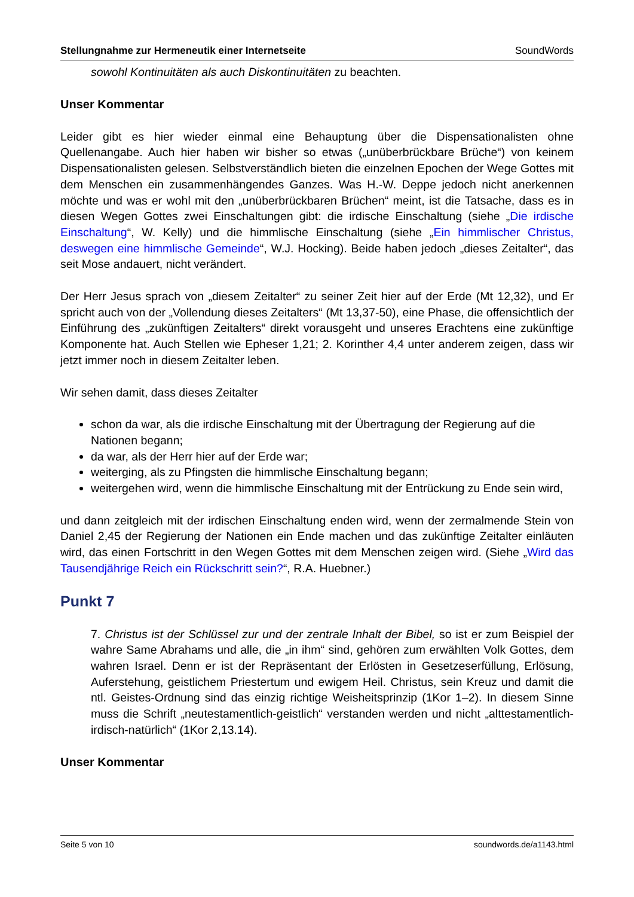Stellungnahme zur Hermeneutik einer Internetseite SoundWords
sowohl Kontinuitäten als auch Diskontinuitäten zu beachten.
Unser Kommentar
Leider gibt es hier wieder einmal eine Behauptung über die Dispensationalisten ohne Quellenangabe. Auch hier haben wir bisher so etwas („unüberbrückbare Brüche“) von keinem Dispensationalisten gelesen. Selbstverständlich bieten die einzelnen Epochen der Wege Gottes mit dem Menschen ein zusammenhängendes Ganzes. Was H.-W. Deppe jedoch nicht anerkennen möchte und was er wohl mit den „unüberbrückbaren Brüchen“ meint, ist die Tatsache, dass es in diesen Wegen Gottes zwei Einschaltungen gibt: die irdische Einschaltung (siehe „Die irdische Einschaltung“, W. Kelly) und die himmlische Einschaltung (siehe „Ein himmlischer Christus, deswegen eine himmlische Gemeinde“, W.J. Hocking). Beide haben jedoch „dieses Zeitalter“, das seit Mose andauert, nicht verändert.
Der Herr Jesus sprach von „diesem Zeitalter“ zu seiner Zeit hier auf der Erde (Mt 12,32), und Er spricht auch von der „Vollendung dieses Zeitalters“ (Mt 13,37-50), eine Phase, die offensichtlich der Einführung des „zukünftigen Zeitalters“ direkt vorausgeht und unseres Erachtens eine zukünftige Komponente hat. Auch Stellen wie Epheser 1,21; 2. Korinther 4,4 unter anderem zeigen, dass wir jetzt immer noch in diesem Zeitalter leben.
Wir sehen damit, dass dieses Zeitalter
schon da war, als die irdische Einschaltung mit der Übertragung der Regierung auf die Nationen begann;
da war, als der Herr hier auf der Erde war;
weiterging, als zu Pfingsten die himmlische Einschaltung begann;
weitergehen wird, wenn die himmlische Einschaltung mit der Entrückung zu Ende sein wird,
und dann zeitgleich mit der irdischen Einschaltung enden wird, wenn der zermalmende Stein von Daniel 2,45 der Regierung der Nationen ein Ende machen und das zukünftige Zeitalter einläuten wird, das einen Fortschritt in den Wegen Gottes mit dem Menschen zeigen wird. (Siehe „Wird das Tausendjährige Reich ein Rückschritt sein?“, R.A. Huebner.)
Punkt 7
7. Christus ist der Schlüssel zur und der zentrale Inhalt der Bibel, so ist er zum Beispiel der wahre Same Abrahams und alle, die „in ihm“ sind, gehören zum erwählten Volk Gottes, dem wahren Israel. Denn er ist der Repräsentant der Erlösten in Gesetzeserfüllung, Erlösung, Auferstehung, geistlichem Priestertum und ewigem Heil. Christus, sein Kreuz und damit die ntl. Geistes-Ordnung sind das einzig richtige Weisheitsprinzip (1Kor 1–2). In diesem Sinne muss die Schrift „neutestamentlich-geistlich“ verstanden werden und nicht „alttestamentlich-irdisch-natürlich“ (1Kor 2,13.14).
Unser Kommentar
Seite 5 von 10 soundwords.de/a1143.html